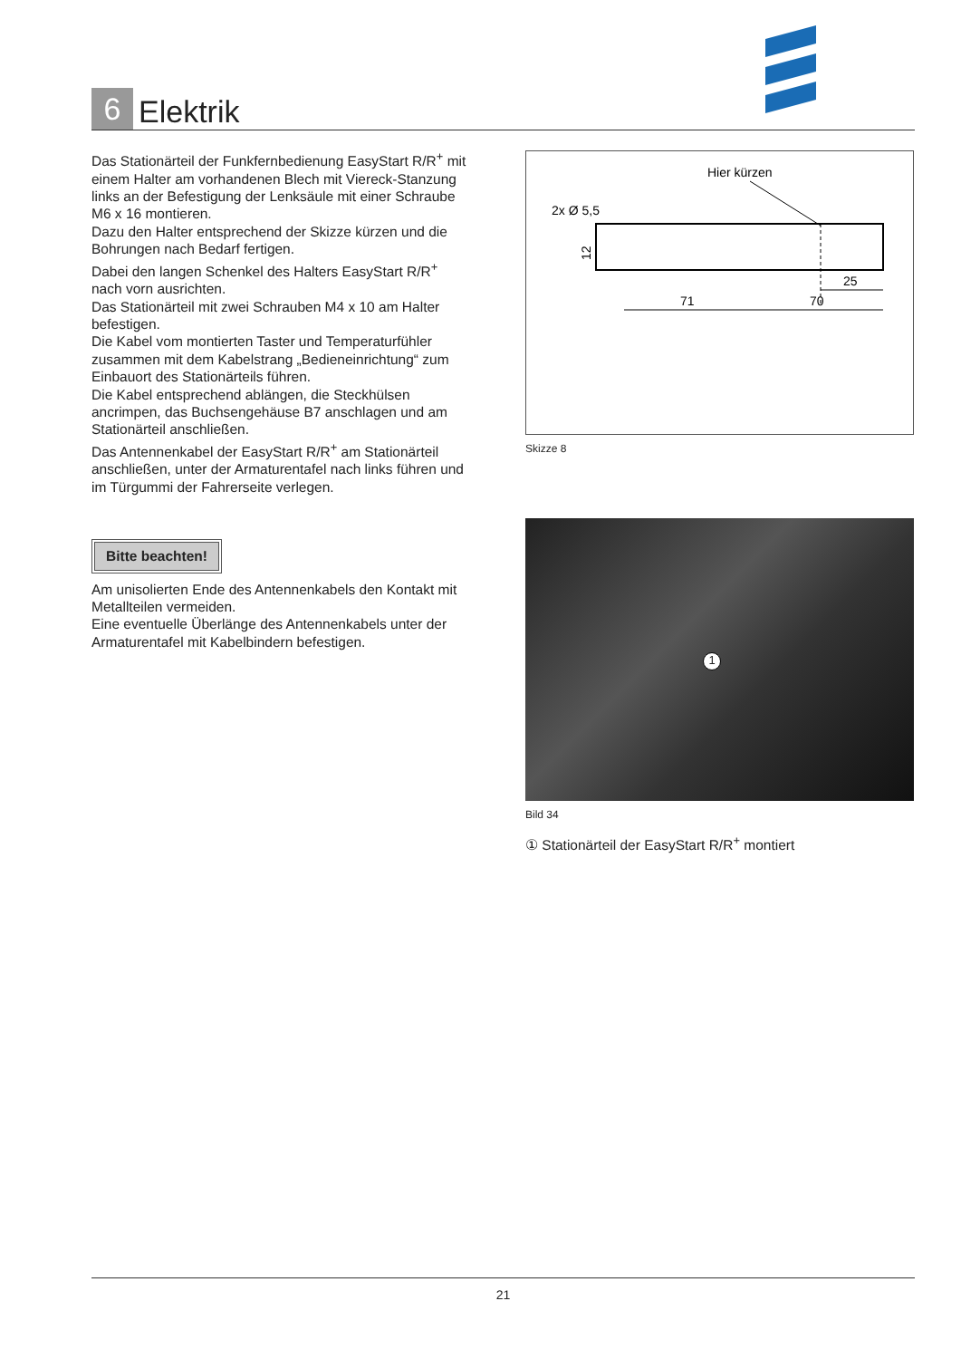6 Elektrik
Das Stationärteil der Funkfernbedienung EasyStart R/R<sup>+</sup> mit einem Halter am vorhandenen Blech mit Viereck-Stanzung links an der Befestigung der Lenksäule mit einer Schraube M6 x 16 montieren.
Dazu den Halter entsprechend der Skizze kürzen und die Bohrungen nach Bedarf fertigen.
Dabei den langen Schenkel des Halters EasyStart R/R<sup>+</sup> nach vorn ausrichten.
Das Stationärteil mit zwei Schrauben M4 x 10 am Halter befestigen.
Die Kabel vom montierten Taster und Temperaturfühler zusammen mit dem Kabelstrang „Bedieneinrichtung“ zum Einbauort des Stationärteils führen.
Die Kabel entsprechend ablängen, die Steckhülsen ancrimpen, das Buchsengehäuse B7 anschlagen und am Stationärteil anschließen.
Das Antennenkabel der EasyStart R/R<sup>+</sup> am Stationärteil anschließen, unter der Armaturentafel nach links führen und im Türgummi der Fahrerseite verlegen.
Bitte beachten!
Am unisolierten Ende des Antennenkabels den Kontakt mit Metallteilen vermeiden.
Eine eventuelle Überlänge des Antennenkabels unter der Armaturentafel mit Kabelbindern befestigen.
Hier kürzen
2x Ø 5,5
12
71
70
25
Skizze 8
1
Bild 34
① Stationärteil der EasyStart R/R<sup>+</sup> montiert
21